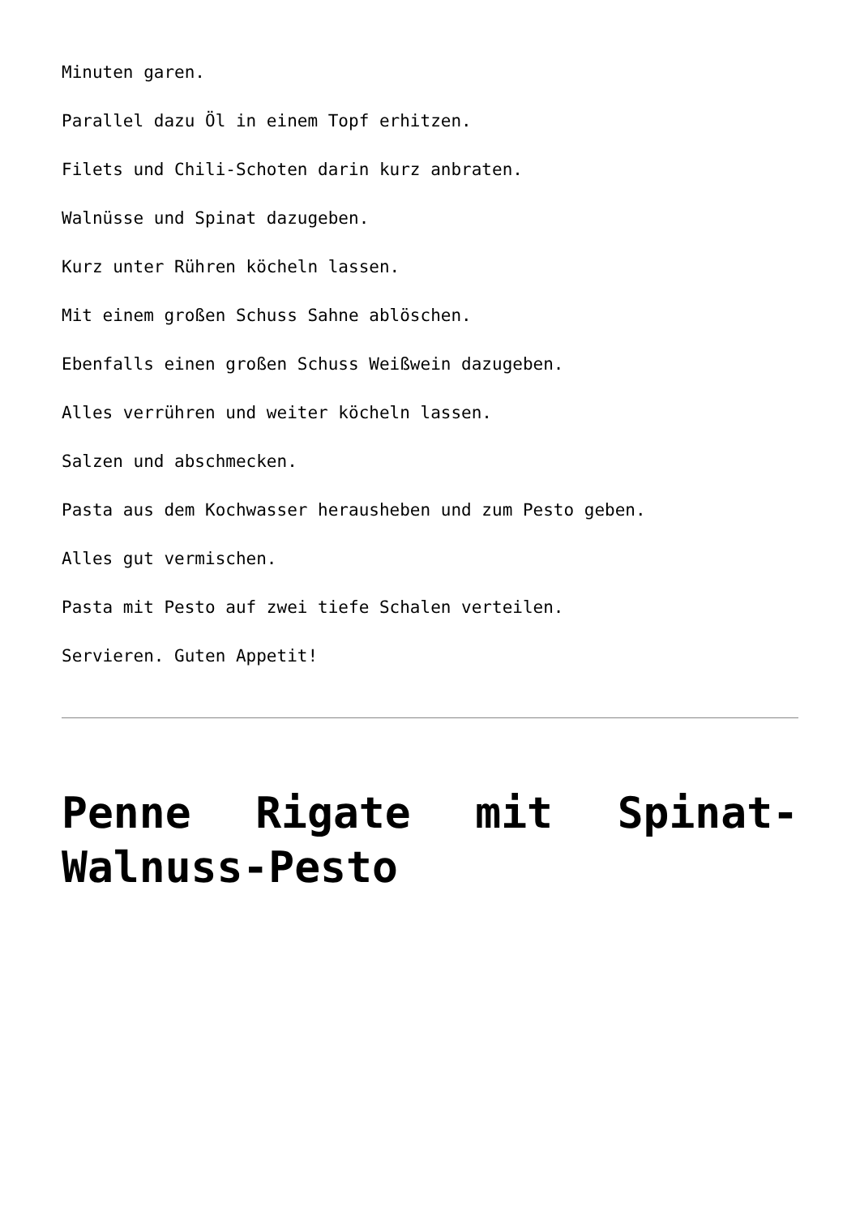Minuten garen.
Parallel dazu Öl in einem Topf erhitzen.
Filets und Chili-Schoten darin kurz anbraten.
Walnüsse und Spinat dazugeben.
Kurz unter Rühren köcheln lassen.
Mit einem großen Schuss Sahne ablöschen.
Ebenfalls einen großen Schuss Weißwein dazugeben.
Alles verrühren und weiter köcheln lassen.
Salzen und abschmecken.
Pasta aus dem Kochwasser herausheben und zum Pesto geben.
Alles gut vermischen.
Pasta mit Pesto auf zwei tiefe Schalen verteilen.
Servieren. Guten Appetit!
Penne Rigate mit Spinat-Walnuss-Pesto